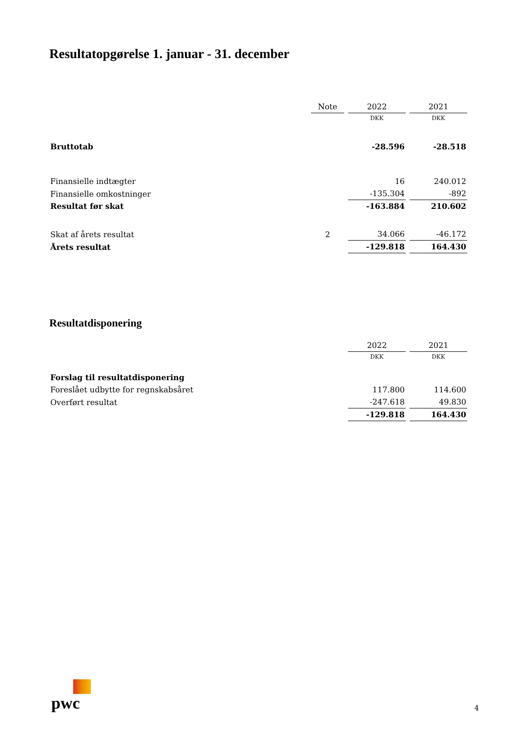Resultatopgørelse 1. januar - 31. december
| | Note | 2022 | 2021 |
| | | DKK | DKK |
| Bruttotab | | -28.596 | -28.518 |
| Finansielle indtægter | | 16 | 240.012 |
| Finansielle omkostninger | | -135.304 | -892 |
| Resultat før skat | | -163.884 | 210.602 |
| Skat af årets resultat | 2 | 34.066 | -46.172 |
| Årets resultat | | -129.818 | 164.430 |
Resultatdisponering
| | | 2022 | 2021 |
| | | DKK | DKK |
| Forslag til resultatdisponering | | | |
| Foreslået udbytte for regnskabsåret | | 117.800 | 114.600 |
| Overført resultat | | -247.618 | 49.830 |
| | | -129.818 | 164.430 |
pwc
4